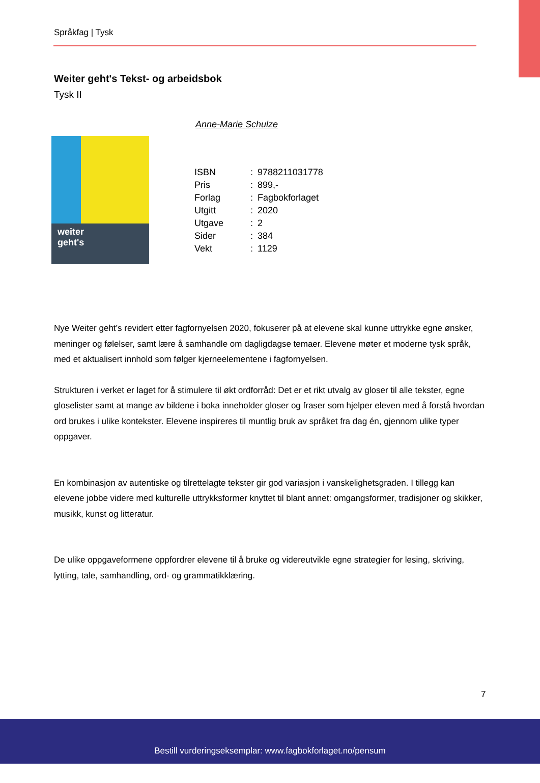Språkfag | Tysk
Weiter geht's Tekst- og arbeidsbok
Tysk II
Anne-Marie Schulze
weiter
geht's
| ISBN | : | 9788211031778 |
| Pris | : | 899,- |
| Forlag | : | Fagbokforlaget |
| Utgitt | : | 2020 |
| Utgave | : | 2 |
| Sider | : | 384 |
| Vekt | : | 1129 |
Nye Weiter geht’s revidert etter fagfornyelsen 2020, fokuserer på at elevene skal kunne uttrykke egne ønsker, meninger og følelser, samt lære å samhandle om dagligdagse temaer. Elevene møter et moderne tysk språk, med et aktualisert innhold som følger kjerneelementene i fagfornyelsen.
Strukturen i verket er laget for å stimulere til økt ordforråd: Det er et rikt utvalg av gloser til alle tekster, egne gloselister samt at mange av bildene i boka inneholder gloser og fraser som hjelper eleven med å forstå hvordan ord brukes i ulike kontekster. Elevene inspireres til muntlig bruk av språket fra dag én, gjennom ulike typer oppgaver.
En kombinasjon av autentiske og tilrettelagte tekster gir god variasjon i vanskelighetsgraden. I tillegg kan elevene jobbe videre med kulturelle uttrykksformer knyttet til blant annet: omgangsformer, tradisjoner og skikker, musikk, kunst og litteratur.
De ulike oppgaveformene oppfordrer elevene til å bruke og videreutvikle egne strategier for lesing, skriving, lytting, tale, samhandling, ord- og grammatikklæring.
7
Bestill vurderingseksemplar: www.fagbokforlaget.no/pensum